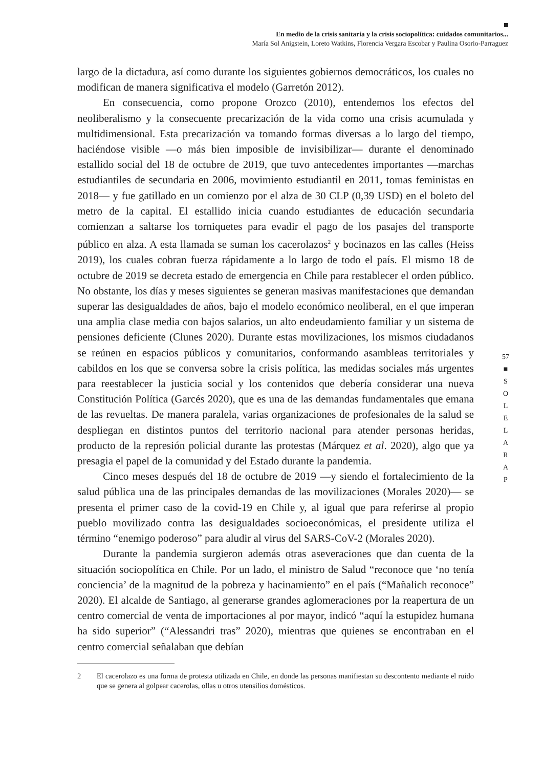En medio de la crisis sanitaria y la crisis sociopolítica: cuidados comunitarios...
María Sol Anigstein, Loreto Watkins, Florencia Vergara Escobar y Paulina Osorio-Parraguez
largo de la dictadura, así como durante los siguientes gobiernos democráticos, los cuales no modifican de manera significativa el modelo (Garretón 2012).
En consecuencia, como propone Orozco (2010), entendemos los efectos del neoliberalismo y la consecuente precarización de la vida como una crisis acumulada y multidimensional. Esta precarización va tomando formas diversas a lo largo del tiempo, haciéndose visible —o más bien imposible de invisibilizar— durante el denominado estallido social del 18 de octubre de 2019, que tuvo antecedentes importantes —marchas estudiantiles de secundaria en 2006, movimiento estudiantil en 2011, tomas feministas en 2018— y fue gatillado en un comienzo por el alza de 30 CLP (0,39 USD) en el boleto del metro de la capital. El estallido inicia cuando estudiantes de educación secundaria comienzan a saltarse los torniquetes para evadir el pago de los pasajes del transporte público en alza. A esta llamada se suman los cacerolazos<sup>2</sup> y bocinazos en las calles (Heiss 2019), los cuales cobran fuerza rápidamente a lo largo de todo el país. El mismo 18 de octubre de 2019 se decreta estado de emergencia en Chile para restablecer el orden público. No obstante, los días y meses siguientes se generan masivas manifestaciones que demandan superar las desigualdades de años, bajo el modelo económico neoliberal, en el que imperan una amplia clase media con bajos salarios, un alto endeudamiento familiar y un sistema de pensiones deficiente (Clunes 2020). Durante estas movilizaciones, los mismos ciudadanos se reúnen en espacios públicos y comunitarios, conformando asambleas territoriales y cabildos en los que se conversa sobre la crisis política, las medidas sociales más urgentes para reestablecer la justicia social y los contenidos que debería considerar una nueva Constitución Política (Garcés 2020), que es una de las demandas fundamentales que emana de las revueltas. De manera paralela, varias organizaciones de profesionales de la salud se despliegan en distintos puntos del territorio nacional para atender personas heridas, producto de la represión policial durante las protestas (Márquez et al. 2020), algo que ya presagia el papel de la comunidad y del Estado durante la pandemia.
Cinco meses después del 18 de octubre de 2019 —y siendo el fortalecimiento de la salud pública una de las principales demandas de las movilizaciones (Morales 2020)— se presenta el primer caso de la covid-19 en Chile y, al igual que para referirse al propio pueblo movilizado contra las desigualdades socioeconómicas, el presidente utiliza el término “enemigo poderoso” para aludir al virus del SARS-CoV-2 (Morales 2020).
Durante la pandemia surgieron además otras aseveraciones que dan cuenta de la situación sociopolítica en Chile. Por un lado, el ministro de Salud “reconoce que ‘no tenía conciencia’ de la magnitud de la pobreza y hacinamiento” en el país (“Mañalich reconoce” 2020). El alcalde de Santiago, al generarse grandes aglomeraciones por la reapertura de un centro comercial de venta de importaciones al por mayor, indicó “aquí la estupidez humana ha sido superior” (“Alessandri tras” 2020), mientras que quienes se encontraban en el centro comercial señalaban que debían
2 El cacerolazo es una forma de protesta utilizada en Chile, en donde las personas manifiestan su descontento mediante el ruido que se genera al golpear cacerolas, ollas u otros utensilios domésticos.
57
■
S
O
L
E
L
A
R
A
P